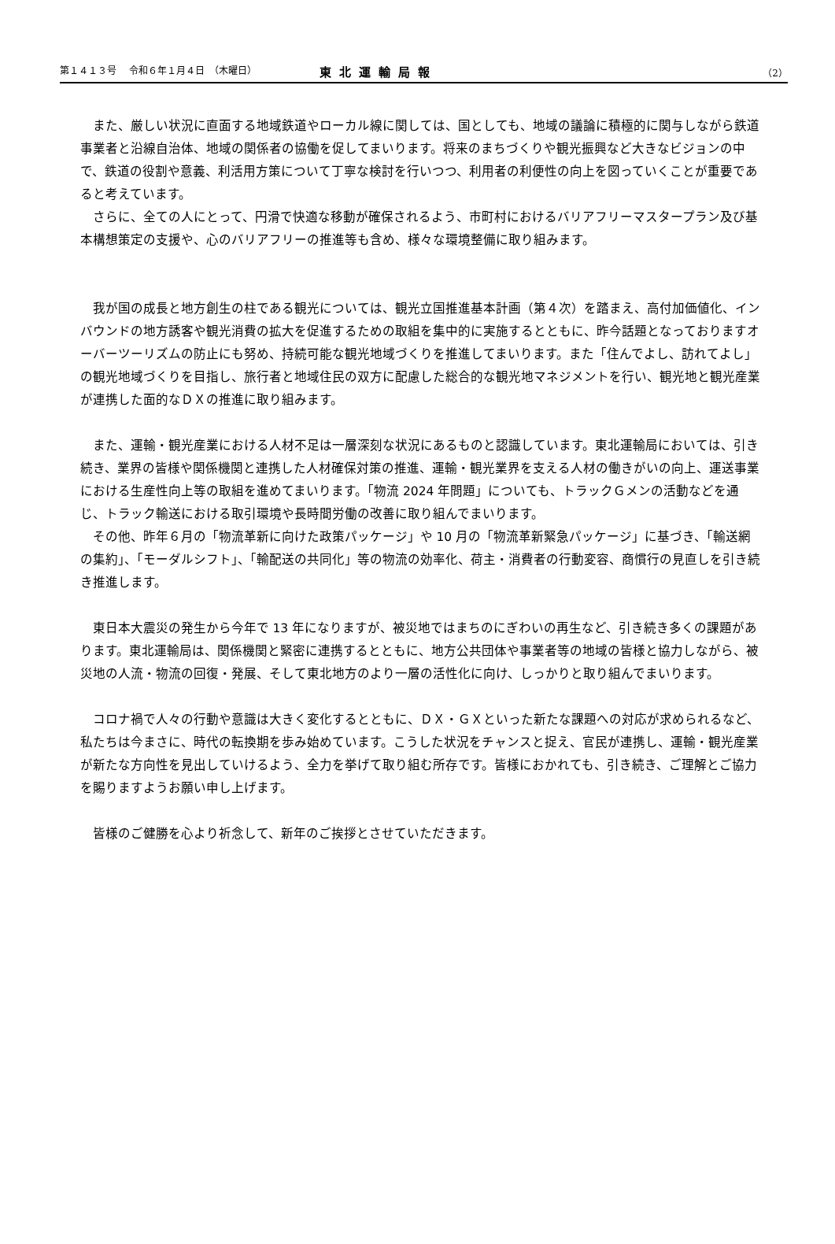第１４１３号　 令和６年１月４日　（木曜日） 東北運輸局報 （2）
また、厳しい状況に直面する地域鉄道やローカル線に関しては、国としても、地域の議論に積極的に関与しながら鉄道事業者と沿線自治体、地域の関係者の協働を促してまいります。将来のまちづくりや観光振興など大きなビジョンの中で、鉄道の役割や意義、利活用方策について丁寧な検討を行いつつ、利用者の利便性の向上を図っていくことが重要であると考えています。
さらに、全ての人にとって、円滑で快適な移動が確保されるよう、市町村におけるバリアフリーマスタープラン及び基本構想策定の支援や、心のバリアフリーの推進等も含め、様々な環境整備に取り組みます。
我が国の成長と地方創生の柱である観光については、観光立国推進基本計画（第４次）を踏まえ、高付加価値化、インバウンドの地方誘客や観光消費の拡大を促進するための取組を集中的に実施するとともに、昨今話題となっておりますオーバーツーリズムの防止にも努め、持続可能な観光地域づくりを推進してまいります。また「住んでよし、訪れてよし」の観光地域づくりを目指し、旅行者と地域住民の双方に配慮した総合的な観光地マネジメントを行い、観光地と観光産業が連携した面的なＤＸの推進に取り組みます。
また、運輸・観光産業における人材不足は一層深刻な状況にあるものと認識しています。東北運輸局においては、引き続き、業界の皆様や関係機関と連携した人材確保対策の推進、運輸・観光業界を支える人材の働きがいの向上、運送事業における生産性向上等の取組を進めてまいります。「物流 2024 年問題」についても、トラックＧメンの活動などを通じ、トラック輸送における取引環境や長時間労働の改善に取り組んでまいります。
その他、昨年６月の「物流革新に向けた政策パッケージ」や 10 月の「物流革新緊急パッケージ」に基づき、「輸送網の集約」、「モーダルシフト」、「輸配送の共同化」等の物流の効率化、荷主・消費者の行動変容、商慣行の見直しを引き続き推進します。
東日本大震災の発生から今年で 13 年になりますが、被災地ではまちのにぎわいの再生など、引き続き多くの課題があります。東北運輸局は、関係機関と緊密に連携するとともに、地方公共団体や事業者等の地域の皆様と協力しながら、被災地の人流・物流の回復・発展、そして東北地方のより一層の活性化に向け、しっかりと取り組んでまいります。
コロナ禍で人々の行動や意識は大きく変化するとともに、ＤＸ・ＧＸといった新たな課題への対応が求められるなど、私たちは今まさに、時代の転換期を歩み始めています。こうした状況をチャンスと捉え、官民が連携し、運輸・観光産業が新たな方向性を見出していけるよう、全力を挙げて取り組む所存です。皆様におかれても、引き続き、ご理解とご協力を賜りますようお願い申し上げます。
皆様のご健勝を心より祈念して、新年のご挨拶とさせていただきます。